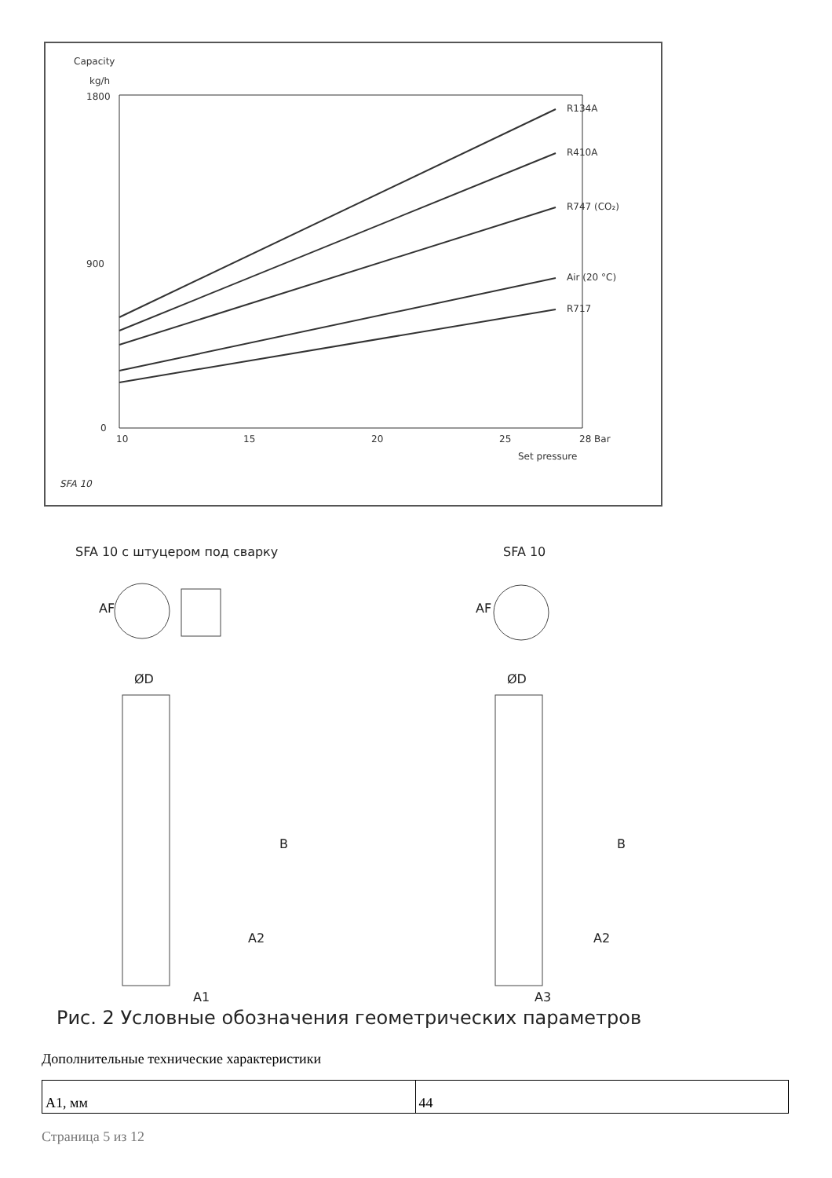Capacity
kg/h
R134A
R410A
R747 (CO₂)
Air (20 °C)
R717
1800
900
0
10
15
20
25
28 Bar
Set pressure
SFA 10
SFA 10 с штуцером под сварку
SFA 10
ØD
ØD
B
B
A2
A2
A1
A3
AF
AF
Рис. 2 Условные обозначения геометрических параметров
Дополнительные технические характеристики
| A1, мм | 44 |
Страница 5 из 12